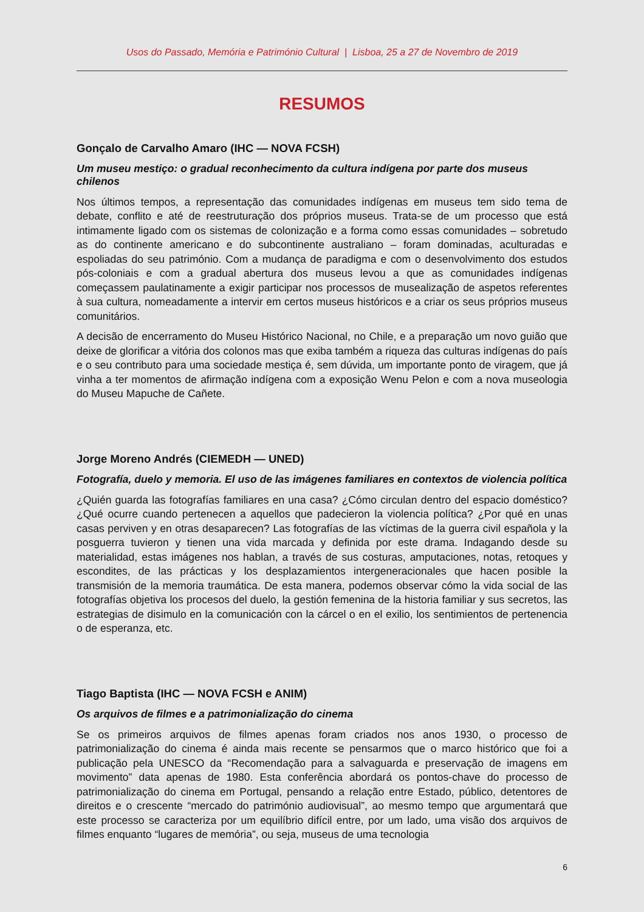Usos do Passado, Memória e Património Cultural | Lisboa, 25 a 27 de Novembro de 2019
RESUMOS
Gonçalo de Carvalho Amaro (IHC — NOVA FCSH)
Um museu mestiço: o gradual reconhecimento da cultura indígena por parte dos museus chilenos
Nos últimos tempos, a representação das comunidades indígenas em museus tem sido tema de debate, conflito e até de reestruturação dos próprios museus. Trata-se de um processo que está intimamente ligado com os sistemas de colonização e a forma como essas comunidades – sobretudo as do continente americano e do subcontinente australiano – foram dominadas, aculturadas e espoliadas do seu património. Com a mudança de paradigma e com o desenvolvimento dos estudos pós-coloniais e com a gradual abertura dos museus levou a que as comunidades indígenas começassem paulatinamente a exigir participar nos processos de musealização de aspetos referentes à sua cultura, nomeadamente a intervir em certos museus históricos e a criar os seus próprios museus comunitários.
A decisão de encerramento do Museu Histórico Nacional, no Chile, e a preparação um novo guião que deixe de glorificar a vitória dos colonos mas que exiba também a riqueza das culturas indígenas do país e o seu contributo para uma sociedade mestiça é, sem dúvida, um importante ponto de viragem, que já vinha a ter momentos de afirmação indígena com a exposição Wenu Pelon e com a nova museologia do Museu Mapuche de Cañete.
Jorge Moreno Andrés (CIEMEDH — UNED)
Fotografía, duelo y memoria. El uso de las imágenes familiares en contextos de violencia política
¿Quién guarda las fotografías familiares en una casa? ¿Cómo circulan dentro del espacio doméstico? ¿Qué ocurre cuando pertenecen a aquellos que padecieron la violencia política? ¿Por qué en unas casas perviven y en otras desaparecen? Las fotografías de las víctimas de la guerra civil española y la posguerra tuvieron y tienen una vida marcada y definida por este drama. Indagando desde su materialidad, estas imágenes nos hablan, a través de sus costuras, amputaciones, notas, retoques y escondites, de las prácticas y los desplazamientos intergeneracionales que hacen posible la transmisión de la memoria traumática. De esta manera, podemos observar cómo la vida social de las fotografías objetiva los procesos del duelo, la gestión femenina de la historia familiar y sus secretos, las estrategias de disimulo en la comunicación con la cárcel o en el exilio, los sentimientos de pertenencia o de esperanza, etc.
Tiago Baptista (IHC — NOVA FCSH e ANIM)
Os arquivos de filmes e a patrimonialização do cinema
Se os primeiros arquivos de filmes apenas foram criados nos anos 1930, o processo de patrimonialização do cinema é ainda mais recente se pensarmos que o marco histórico que foi a publicação pela UNESCO da “Recomendação para a salvaguarda e preservação de imagens em movimento” data apenas de 1980. Esta conferência abordará os pontos-chave do processo de patrimonialização do cinema em Portugal, pensando a relação entre Estado, público, detentores de direitos e o crescente “mercado do património audiovisual”, ao mesmo tempo que argumentará que este processo se caracteriza por um equilíbrio difícil entre, por um lado, uma visão dos arquivos de filmes enquanto “lugares de memória”, ou seja, museus de uma tecnologia
6